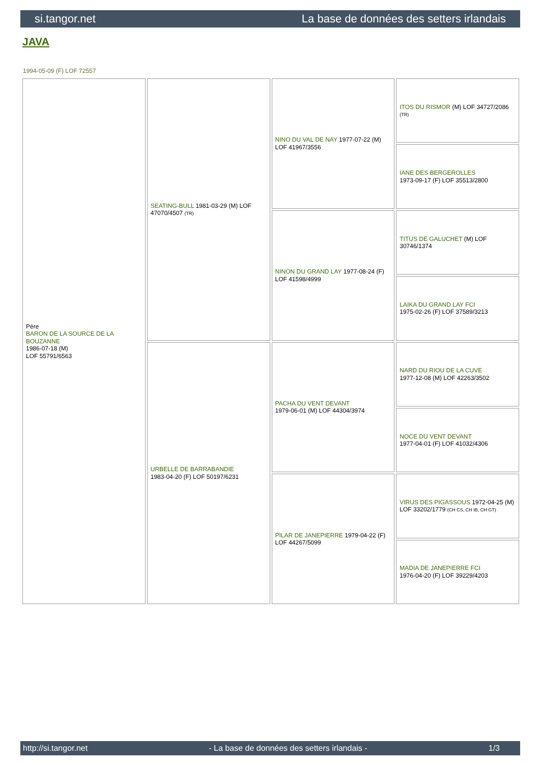si.tangor.net La base de données des setters irlandais
JAVA
1994-05-09 (F) LOF 72557
| Père BARON DE LA SOURCE DE LA BOUZANNE 1986-07-18 (M) LOF 55791/6563 | SEATING-BULL 1981-03-29 (M) LOF 47070/4507 (TR) | NINO DU VAL DE NAY 1977-07-22 (M) LOF 41967/3556 | ITOS DU RISMOR (M) LOF 34727/2086 (TR) |
| | | | IANE DES BERGEROLLES 1973-09-17 (F) LOF 35513/2800 |
| | | NINON DU GRAND LAY 1977-08-24 (F) LOF 41598/4999 | TITUS DE GALUCHET (M) LOF 30746/1374 |
| | | | LAIKA DU GRAND LAY FCI 1975-02-26 (F) LOF 37589/3213 |
| | URBELLE DE BARRABANDIE 1983-04-20 (F) LOF 50197/6231 | PACHA DU VENT DEVANT 1979-06-01 (M) LOF 44304/3974 | NARD DU RIOU DE LA CUVE 1977-12-08 (M) LOF 42263/3502 |
| | | | NOCE DU VENT DEVANT 1977-04-01 (F) LOF 41032/4306 |
| | | PILAR DE JANEPIERRE 1979-04-22 (F) LOF 44267/5099 | VIRUS DES PIGASSOUS 1972-04-25 (M) LOF 33202/1779 (CH CS, CH IB, CH GT) |
| | | | MADIA DE JANEPIERRE FCI 1976-04-20 (F) LOF 39229/4203 |
http://si.tangor.net - La base de données des setters irlandais - 1/3